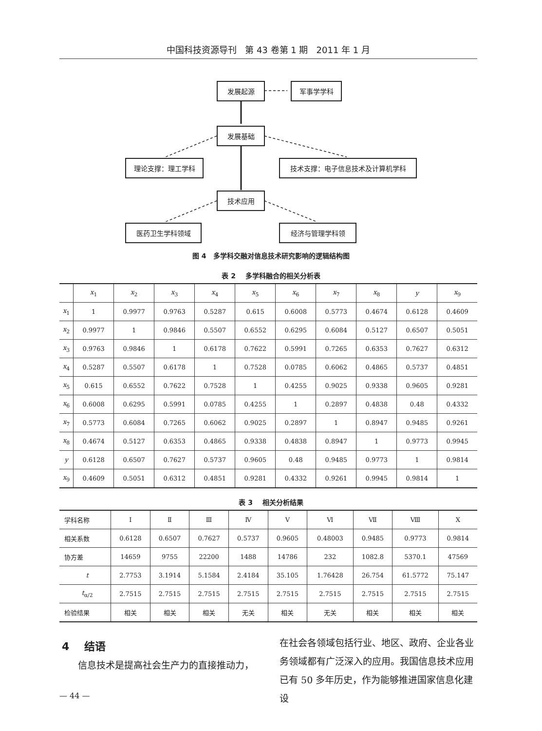中国科技资源导刊 第 43 卷第 1 期 2011 年 1 月
发展起源 军事学学科
发展基础
理论支撑：理工学科 技术支撑：电子信息技术及计算机学科
技术应用
医药卫生学科领域 经济与管理学科领
图 4 多学科交融对信息技术研究影响的逻辑结构图
表 2 多学科融合的相关分析表
| | x<sub>1</sub> | x<sub>2</sub> | x<sub>3</sub> | x<sub>4</sub> | x<sub>5</sub> | x<sub>6</sub> | x<sub>7</sub> | x<sub>8</sub> | y | x<sub>9</sub> |
| --- | --- | --- | --- | --- | --- | --- | --- | --- | --- | --- |
| x<sub>1</sub> | 1 | 0.9977 | 0.9763 | 0.5287 | 0.615 | 0.6008 | 0.5773 | 0.4674 | 0.6128 | 0.4609 |
| x<sub>2</sub> | 0.9977 | 1 | 0.9846 | 0.5507 | 0.6552 | 0.6295 | 0.6084 | 0.5127 | 0.6507 | 0.5051 |
| x<sub>3</sub> | 0.9763 | 0.9846 | 1 | 0.6178 | 0.7622 | 0.5991 | 0.7265 | 0.6353 | 0.7627 | 0.6312 |
| x<sub>4</sub> | 0.5287 | 0.5507 | 0.6178 | 1 | 0.7528 | 0.0785 | 0.6062 | 0.4865 | 0.5737 | 0.4851 |
| x<sub>5</sub> | 0.615 | 0.6552 | 0.7622 | 0.7528 | 1 | 0.4255 | 0.9025 | 0.9338 | 0.9605 | 0.9281 |
| x<sub>6</sub> | 0.6008 | 0.6295 | 0.5991 | 0.0785 | 0.4255 | 1 | 0.2897 | 0.4838 | 0.48 | 0.4332 |
| x<sub>7</sub> | 0.5773 | 0.6084 | 0.7265 | 0.6062 | 0.9025 | 0.2897 | 1 | 0.8947 | 0.9485 | 0.9261 |
| x<sub>8</sub> | 0.4674 | 0.5127 | 0.6353 | 0.4865 | 0.9338 | 0.4838 | 0.8947 | 1 | 0.9773 | 0.9945 |
| y | 0.6128 | 0.6507 | 0.7627 | 0.5737 | 0.9605 | 0.48 | 0.9485 | 0.9773 | 1 | 0.9814 |
| x<sub>9</sub> | 0.4609 | 0.5051 | 0.6312 | 0.4851 | 0.9281 | 0.4332 | 0.9261 | 0.9945 | 0.9814 | 1 |
表 3 相关分析结果
| 学科名称 | Ⅰ | Ⅱ | Ⅲ | Ⅳ | Ⅴ | Ⅵ | Ⅶ | Ⅷ | Ⅹ |
| 相关系数 | 0.6128 | 0.6507 | 0.7627 | 0.5737 | 0.9605 | 0.48003 | 0.9485 | 0.9773 | 0.9814 |
| 协方差 | 14659 | 9755 | 22200 | 1488 | 14786 | 232 | 1082.8 | 5370.1 | 47569 |
| t | 2.7753 | 3.1914 | 5.1584 | 2.4184 | 35.105 | 1.76428 | 26.754 | 61.5772 | 75.147 |
| t<sub>α/2</sub> | 2.7515 | 2.7515 | 2.7515 | 2.7515 | 2.7515 | 2.7515 | 2.7515 | 2.7515 | 2.7515 |
| 检验结果 | 相关 | 相关 | 相关 | 无关 | 相关 | 无关 | 相关 | 相关 | 相关 |
4 结语
信息技术是提高社会生产力的直接推动力，
在社会各领域包括行业、地区、政府、企业各业务领域都有广泛深入的应用。我国信息技术应用已有 50 多年历史，作为能够推进国家信息化建设
— 44 —